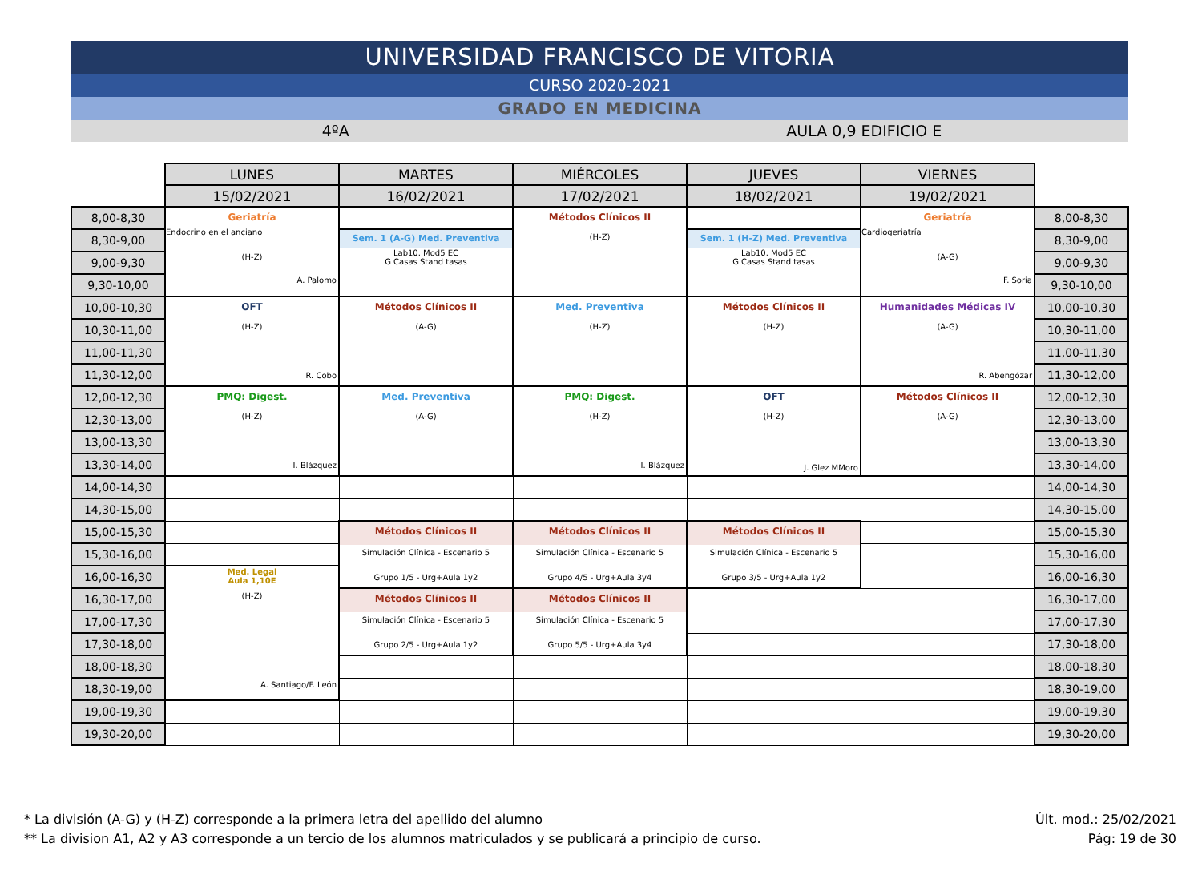UNIVERSIDAD FRANCISCO DE VITORIA
CURSO 2020-2021
GRADO EN MEDICINA
4ºA AULA 0,9 EDIFICIO E
| | LUNES | MARTES | MIÉRCOLES | JUEVES | VIERNES | |
| | 15/02/2021 | 16/02/2021 | 17/02/2021 | 18/02/2021 | 19/02/2021 | |
| 8,00-8,30 | Geriatría Endocrino en el anciano (H-Z) A. Palomo | | Métodos Clínicos II (H-Z) | | Geriatría Cardiogeriatría (A-G) F. Soria | 8,00-8,30 |
| 8,30-9,00 | | Sem. 1 (A-G) Med. Preventiva Lab10. Mod5 EC G Casas Stand tasas | | Sem. 1 (H-Z) Med. Preventiva Lab10. Mod5 EC G Casas Stand tasas | | 8,30-9,00 |
| 9,00-9,30 | | | | | | 9,00-9,30 |
| 9,30-10,00 | | | | | | 9,30-10,00 |
| 10,00-10,30 | OFT (H-Z) R. Cobo | Métodos Clínicos II (A-G) | Med. Preventiva (H-Z) | Métodos Clínicos II (H-Z) | Humanidades Médicas IV (A-G) R. Abengózar | 10,00-10,30 |
| 10,30-11,00 | | | | | | 10,30-11,00 |
| 11,00-11,30 | | | | | | 11,00-11,30 |
| 11,30-12,00 | | | | | | 11,30-12,00 |
| 12,00-12,30 | PMQ: Digest. (H-Z) I. Blázquez | Med. Preventiva (A-G) | PMQ: Digest. (H-Z) I. Blázquez | OFT (H-Z) J. Glez MMoro | Métodos Clínicos II (A-G) | 12,00-12,30 |
| 12,30-13,00 | | | | | | 12,30-13,00 |
| 13,00-13,30 | | | | | | 13,00-13,30 |
| 13,30-14,00 | | | | | | 13,30-14,00 |
| 14,00-14,30 | | | | | | 14,00-14,30 |
| 14,30-15,00 | | | | | | 14,30-15,00 |
| 15,00-15,30 | | Métodos Clínicos II Simulación Clínica - Escenario 5 Grupo 1/5 - Urg+Aula 1y2 | Métodos Clínicos II Simulación Clínica - Escenario 5 Grupo 4/5 - Urg+Aula 3y4 | Métodos Clínicos II Simulación Clínica - Escenario 5 Grupo 3/5 - Urg+Aula 1y2 | | 15,00-15,30 |
| 15,30-16,00 | | | | | | 15,30-16,00 |
| 16,00-16,30 | Med. Legal Aula 1,10E (H-Z) A. Santiago/F. León | | | | | 16,00-16,30 |
| 16,30-17,00 | | Métodos Clínicos II Simulación Clínica - Escenario 5 Grupo 2/5 - Urg+Aula 1y2 | Métodos Clínicos II Simulación Clínica - Escenario 5 Grupo 5/5 - Urg+Aula 3y4 | | | 16,30-17,00 |
| 17,00-17,30 | | | | | | 17,00-17,30 |
| 17,30-18,00 | | | | | | 17,30-18,00 |
| 18,00-18,30 | | | | | | 18,00-18,30 |
| 18,30-19,00 | | | | | | 18,30-19,00 |
| 19,00-19,30 | | | | | | 19,00-19,30 |
| 19,30-20,00 | | | | | | 19,30-20,00 |
* La división (A-G) y (H-Z) corresponde a la primera letra del apellido del alumno
** La division A1, A2 y A3 corresponde a un tercio de los alumnos matriculados y se publicará a principio de curso.
Últ. mod.: 25/02/2021
Pág: 19 de 30